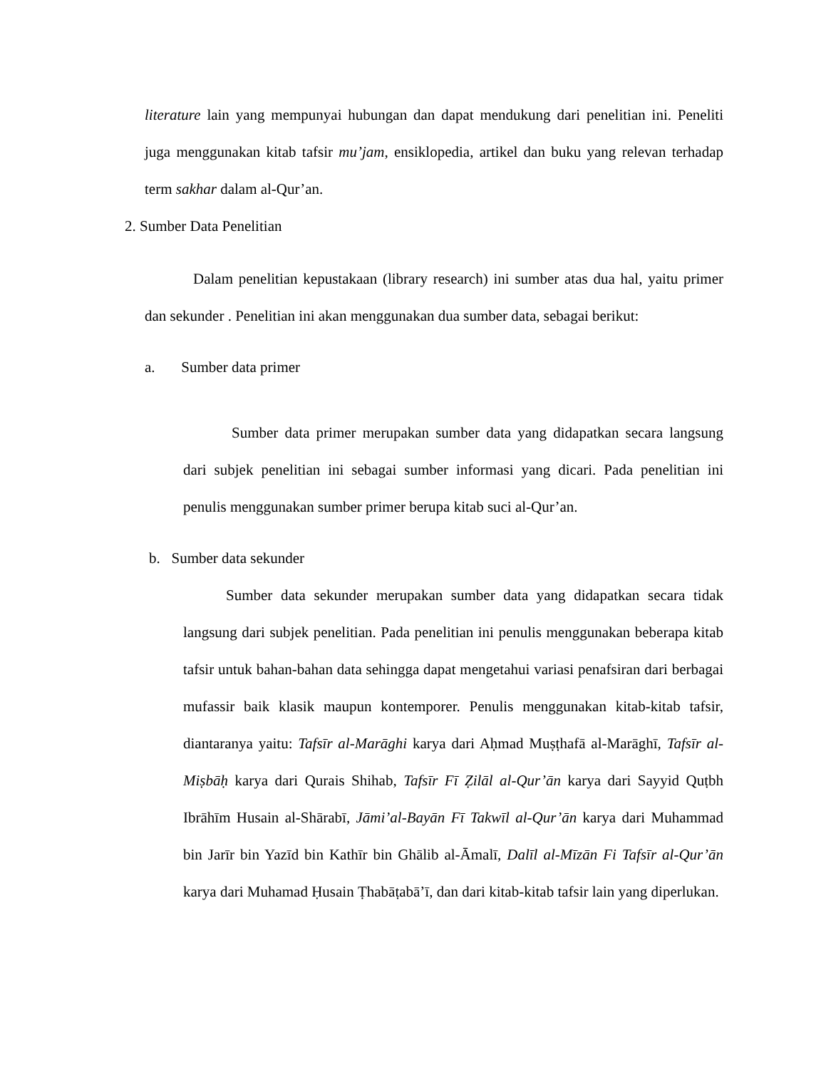literature lain yang mempunyai hubungan dan dapat mendukung dari penelitian ini. Peneliti juga menggunakan kitab tafsir mu’jam, ensiklopedia, artikel dan buku yang relevan terhadap term sakhar dalam al-Qur’an.
2. Sumber Data Penelitian
Dalam penelitian kepustakaan (library research) ini sumber atas dua hal, yaitu primer dan sekunder . Penelitian ini akan menggunakan dua sumber data, sebagai berikut:
a. Sumber data primer
Sumber data primer merupakan sumber data yang didapatkan secara langsung dari subjek penelitian ini sebagai sumber informasi yang dicari. Pada penelitian ini penulis menggunakan sumber primer berupa kitab suci al-Qur’an.
b. Sumber data sekunder
Sumber data sekunder merupakan sumber data yang didapatkan secara tidak langsung dari subjek penelitian. Pada penelitian ini penulis menggunakan beberapa kitab tafsir untuk bahan-bahan data sehingga dapat mengetahui variasi penafsiran dari berbagai mufassir baik klasik maupun kontemporer. Penulis menggunakan kitab-kitab tafsir, diantaranya yaitu: Tafsīr al-Marāghi karya dari Aḥmad Muṣṭhafā al-Marāghī, Tafsīr al-Miṣbāḥ karya dari Qurais Shihab, Tafsīr Fī Ẓilāl al-Qur’ān karya dari Sayyid Quṭbh Ibrāhīm Husain al-Shārabī, Jāmi’al-Bayān Fī Takwīl al-Qur’ān karya dari Muhammad bin Jarīr bin Yazīd bin Kathīr bin Ghālib al-Āmalī, Dalīl al-Mīzān Fi Tafsīr al-Qur’ān karya dari Muhamad Ḥusain Ṭhabāṭabā’ī, dan dari kitab-kitab tafsir lain yang diperlukan.